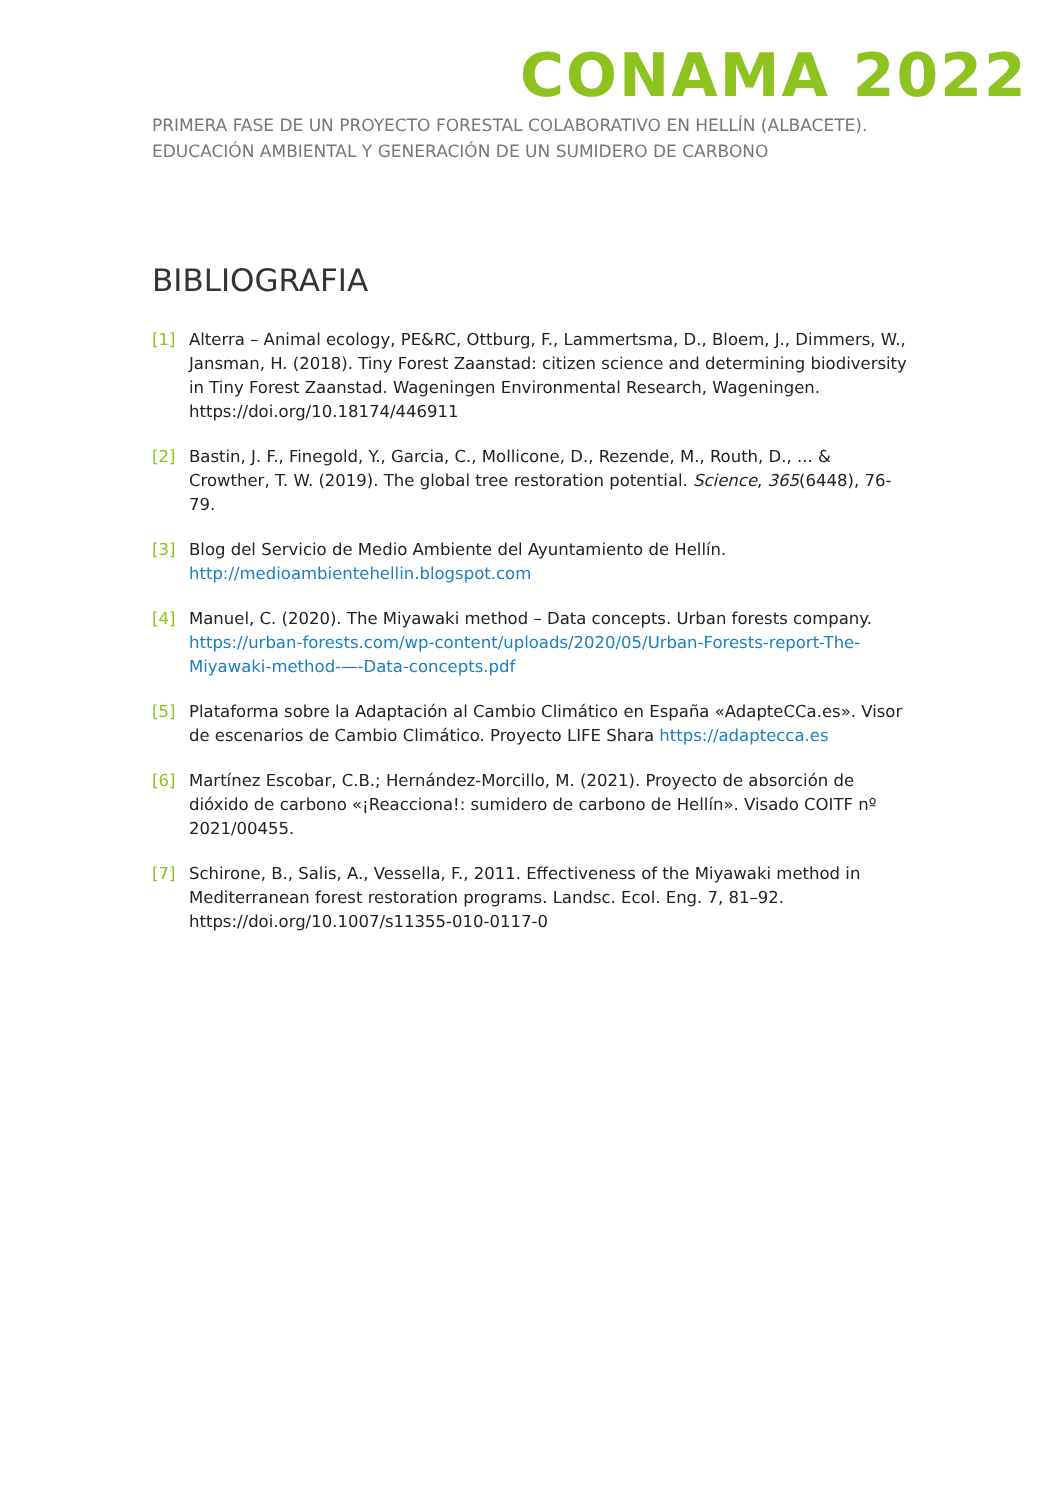CONAMA 2022
PRIMERA FASE DE UN PROYECTO FORESTAL COLABORATIVO EN HELLÍN (ALBACETE). EDUCACIÓN AMBIENTAL Y GENERACIÓN DE UN SUMIDERO DE CARBONO
BIBLIOGRAFIA
[1] Alterra – Animal ecology, PE&RC, Ottburg, F., Lammertsma, D., Bloem, J., Dimmers, W., Jansman, H. (2018). Tiny Forest Zaanstad: citizen science and determining biodiversity in Tiny Forest Zaanstad. Wageningen Environmental Research, Wageningen. https://doi.org/10.18174/446911
[2] Bastin, J. F., Finegold, Y., Garcia, C., Mollicone, D., Rezende, M., Routh, D., ... & Crowther, T. W. (2019). The global tree restoration potential. Science, 365(6448), 76-79.
[3] Blog del Servicio de Medio Ambiente del Ayuntamiento de Hellín. http://medioambientehellin.blogspot.com
[4] Manuel, C. (2020). The Miyawaki method – Data concepts. Urban forests company. https://urban-forests.com/wp-content/uploads/2020/05/Urban-Forests-report-The-Miyawaki-method-—-Data-concepts.pdf
[5] Plataforma sobre la Adaptación al Cambio Climático en España «AdapteCCa.es». Visor de escenarios de Cambio Climático. Proyecto LIFE Shara https://adaptecca.es
[6] Martínez Escobar, C.B.; Hernández-Morcillo, M. (2021). Proyecto de absorción de dióxido de carbono «¡Reacciona!: sumidero de carbono de Hellín». Visado COITF nº 2021/00455.
[7] Schirone, B., Salis, A., Vessella, F., 2011. Effectiveness of the Miyawaki method in Mediterranean forest restoration programs. Landsc. Ecol. Eng. 7, 81–92. https://doi.org/10.1007/s11355-010-0117-0